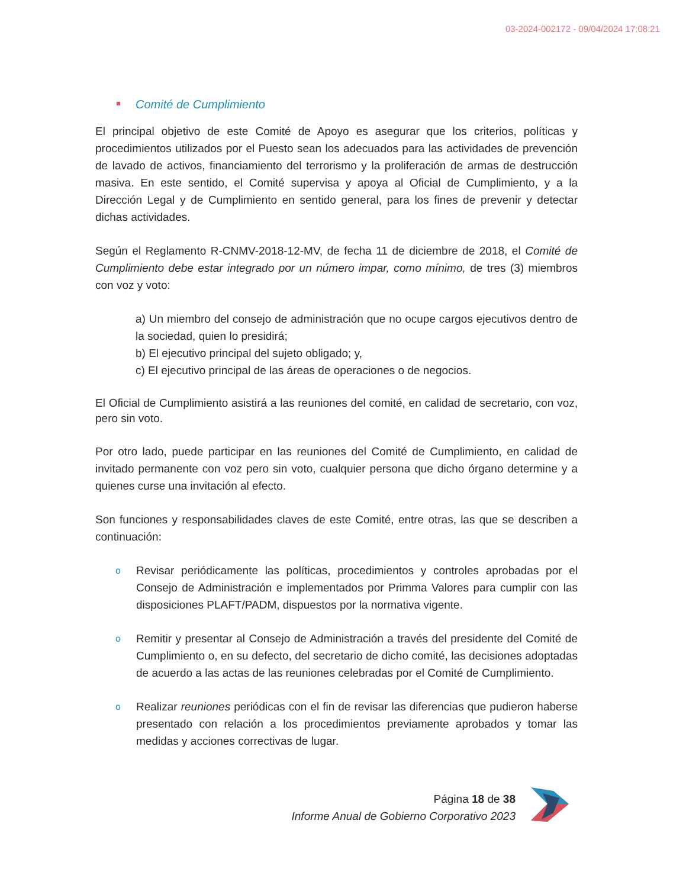03-2024-002172 - 09/04/2024 17:08:21
Comité de Cumplimiento
El principal objetivo de este Comité de Apoyo es asegurar que los criterios, políticas y procedimientos utilizados por el Puesto sean los adecuados para las actividades de prevención de lavado de activos, financiamiento del terrorismo y la proliferación de armas de destrucción masiva. En este sentido, el Comité supervisa y apoya al Oficial de Cumplimiento, y a la Dirección Legal y de Cumplimiento en sentido general, para los fines de prevenir y detectar dichas actividades.
Según el Reglamento R-CNMV-2018-12-MV, de fecha 11 de diciembre de 2018, el Comité de Cumplimiento debe estar integrado por un número impar, como mínimo, de tres (3) miembros con voz y voto:
a) Un miembro del consejo de administración que no ocupe cargos ejecutivos dentro de la sociedad, quien lo presidirá;
b) El ejecutivo principal del sujeto obligado; y,
c) El ejecutivo principal de las áreas de operaciones o de negocios.
El Oficial de Cumplimiento asistirá a las reuniones del comité, en calidad de secretario, con voz, pero sin voto.
Por otro lado, puede participar en las reuniones del Comité de Cumplimiento, en calidad de invitado permanente con voz pero sin voto, cualquier persona que dicho órgano determine y a quienes curse una invitación al efecto.
Son funciones y responsabilidades claves de este Comité, entre otras, las que se describen a continuación:
o Revisar periódicamente las políticas, procedimientos y controles aprobadas por el Consejo de Administración e implementados por Primma Valores para cumplir con las disposiciones PLAFT/PADM, dispuestos por la normativa vigente.
o Remitir y presentar al Consejo de Administración a través del presidente del Comité de Cumplimiento o, en su defecto, del secretario de dicho comité, las decisiones adoptadas de acuerdo a las actas de las reuniones celebradas por el Comité de Cumplimiento.
o Realizar reuniones periódicas con el fin de revisar las diferencias que pudieron haberse presentado con relación a los procedimientos previamente aprobados y tomar las medidas y acciones correctivas de lugar.
Página 18 de 38
Informe Anual de Gobierno Corporativo 2023